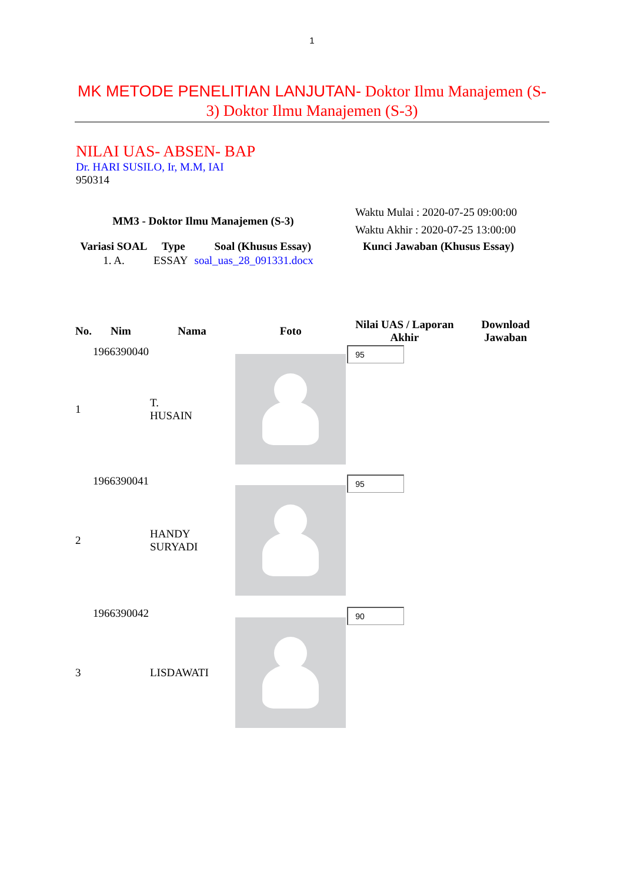1
MK METODE PENELITIAN LANJUTAN- Doktor Ilmu Manajemen (S-3) Doktor Ilmu Manajemen (S-3)
NILAI UAS- ABSEN- BAP
Dr. HARI SUSILO, Ir, M.M, IAI
950314
| MM3 - Doktor Ilmu Manajemen (S-3) | | | Waktu Mulai : 2020-07-25 09:00:00 Waktu Akhir : 2020-07-25 13:00:00 |
| Variasi SOAL | Type | Soal (Khusus Essay) | Kunci Jawaban (Khusus Essay) |
| 1. A. | ESSAY | soal_uas_28_091331.docx | |
| No. | Nim | Nama | Foto | Nilai UAS / Laporan Akhir | Download Jawaban |
| --- | --- | --- | --- | --- | --- |
| 1 | 1966390040 | T. HUSAIN | | 95 | |
| 2 | 1966390041 | HANDY SURYADI | | 95 | |
| 3 | 1966390042 | LISDAWATI | | 90 | |